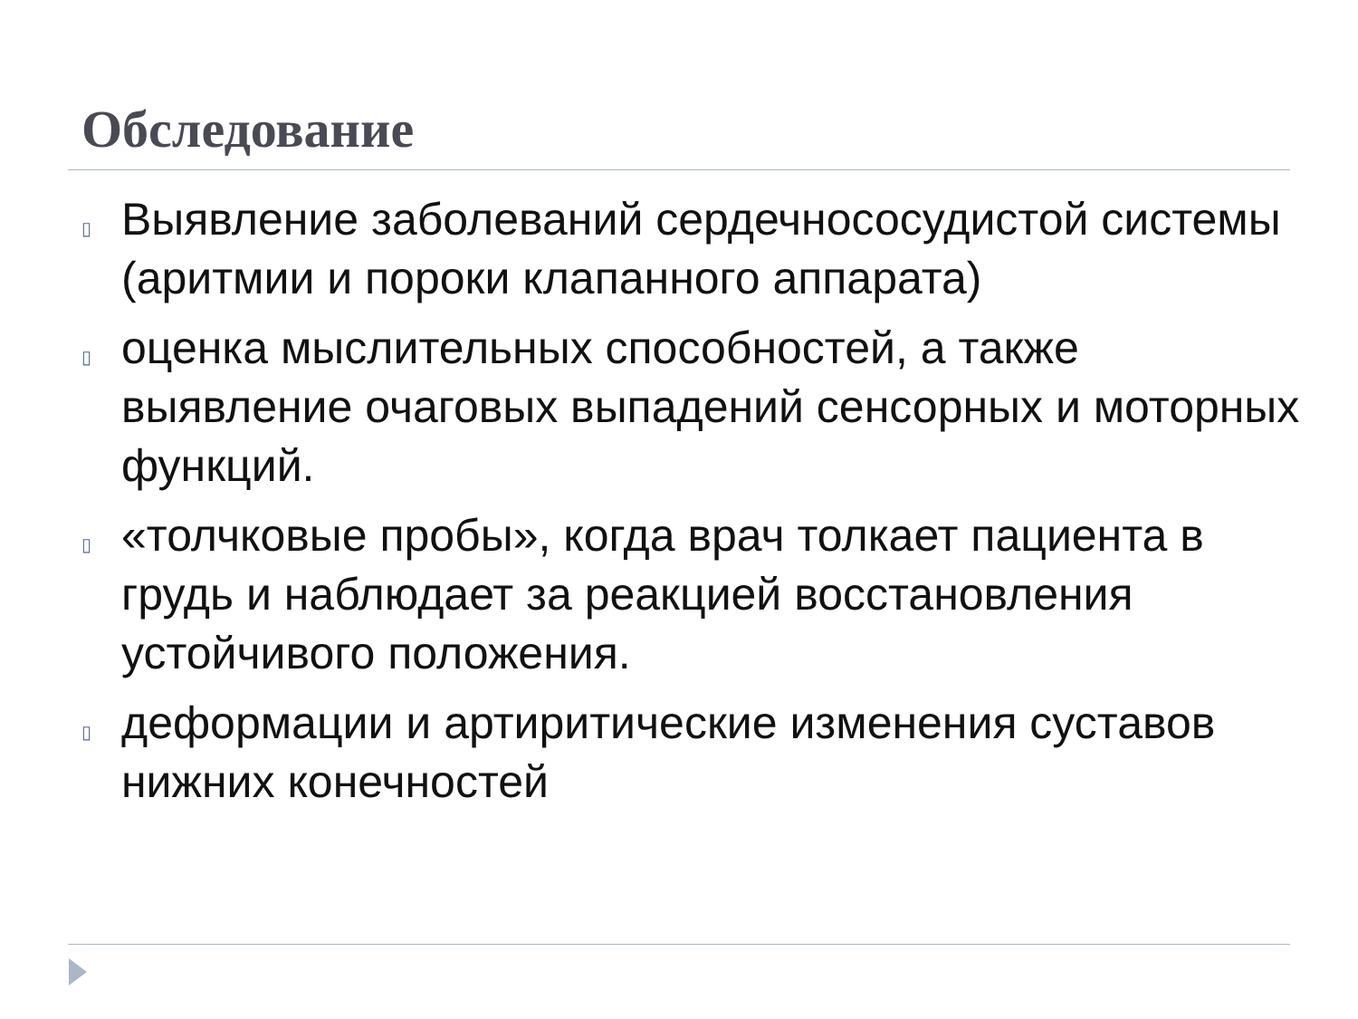Обследование
▯ Выявление заболеваний сердечнососудистой системы (аритмии и пороки клапанного аппарата)
▯ оценка мыслительных способностей, а также выявление очаговых выпадений сенсорных и моторных функций.
▯ «толчковые пробы», когда врач толкает пациента в грудь и наблюдает за реакцией восстановления устойчивого положения.
▯ деформации и артиритические изменения суставов нижних конечностей